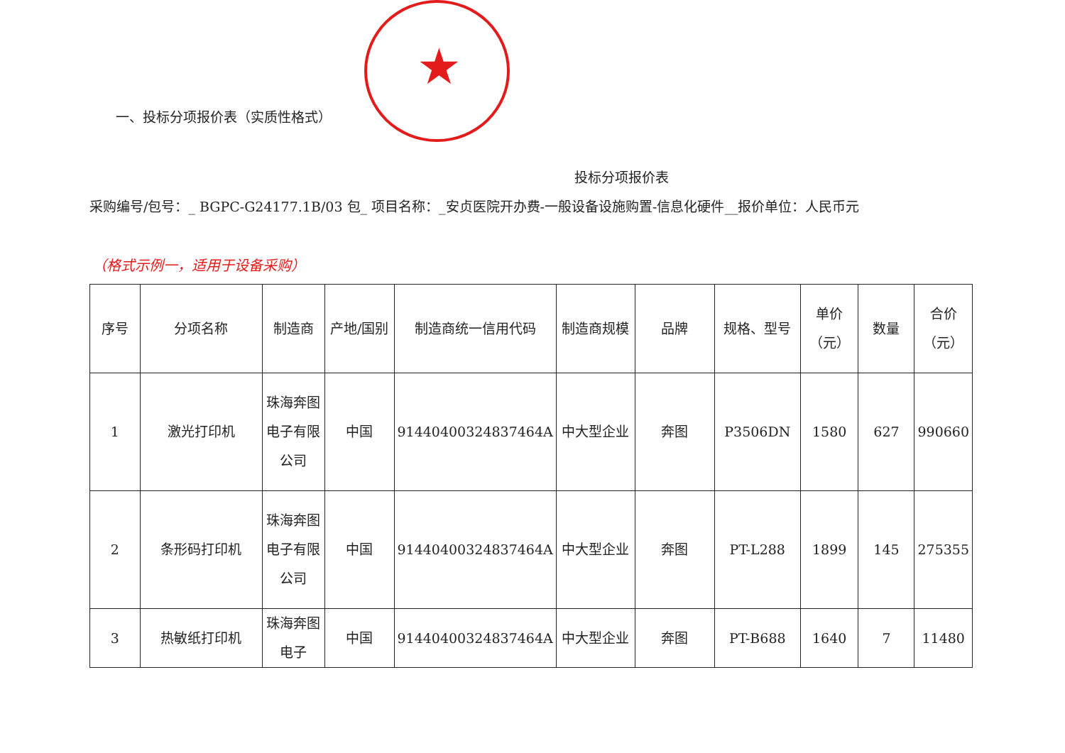★
一、投标分项报价表（实质性格式）
投标分项报价表
采购编号/包号：_ BGPC-G24177.1B/03 包_ 项目名称：_安贞医院开办费-一般设备设施购置-信息化硬件__报价单位：人民币元
（格式示例一，适用于设备采购）
| 序号 | 分项名称 | 制造商 | 产地/国别 | 制造商统一信用代码 | 制造商规模 | 品牌 | 规格、型号 | 单价（元） | 数量 | 合价（元） |
| --- | --- | --- | --- | --- | --- | --- | --- | --- | --- | --- |
| 1 | 激光打印机 | 珠海奔图电子有限公司 | 中国 | 91440400324837464A | 中大型企业 | 奔图 | P3506DN | 1580 | 627 | 990660 |
| 2 | 条形码打印机 | 珠海奔图电子有限公司 | 中国 | 91440400324837464A | 中大型企业 | 奔图 | PT-L288 | 1899 | 145 | 275355 |
| 3 | 热敏纸打印机 | 珠海奔图电子 | 中国 | 91440400324837464A | 中大型企业 | 奔图 | PT-B688 | 1640 | 7 | 11480 |